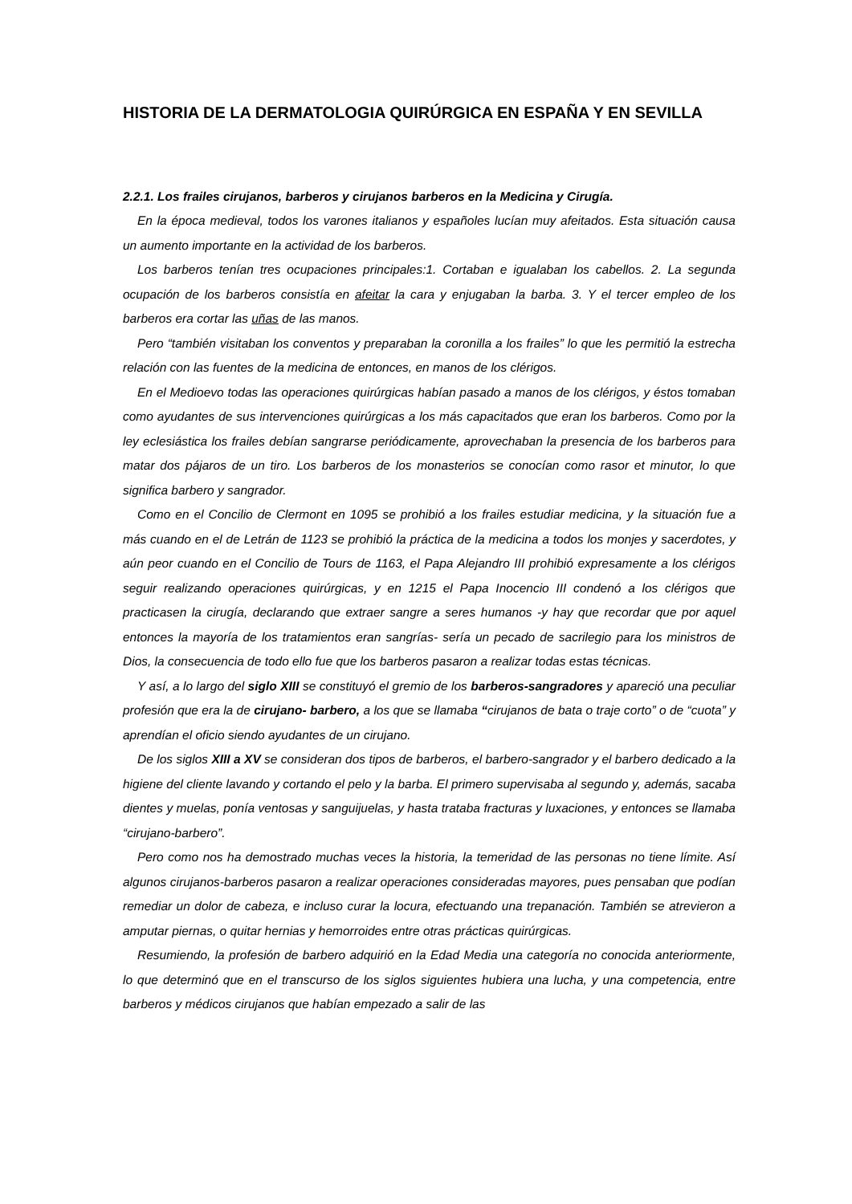HISTORIA DE LA DERMATOLOGIA QUIRÚRGICA EN ESPAÑA Y EN SEVILLA
2.2.1. Los frailes cirujanos, barberos y cirujanos barberos en la Medicina y Cirugía.
En la época medieval, todos los varones italianos y españoles lucían muy afeitados. Esta situación causa un aumento importante en la actividad de los barberos.
Los barberos tenían tres ocupaciones principales:1. Cortaban e igualaban los cabellos. 2. La segunda ocupación de los barberos consistía en afeitar la cara y enjugaban la barba. 3. Y el tercer empleo de los barberos era cortar las uñas de las manos.
Pero “también visitaban los conventos y preparaban la coronilla a los frailes” lo que les permitió la estrecha relación con las fuentes de la medicina de entonces, en manos de los clérigos.
En el Medioevo todas las operaciones quirúrgicas habían pasado a manos de los clérigos, y éstos tomaban como ayudantes de sus intervenciones quirúrgicas a los más capacitados que eran los barberos. Como por la ley eclesiástica los frailes debían sangrarse periódicamente, aprovechaban la presencia de los barberos para matar dos pájaros de un tiro. Los barberos de los monasterios se conocían como rasor et minutor, lo que significa barbero y sangrador.
Como en el Concilio de Clermont en 1095 se prohibió a los frailes estudiar medicina, y la situación fue a más cuando en el de Letrán de 1123 se prohibió la práctica de la medicina a todos los monjes y sacerdotes, y aún peor cuando en el Concilio de Tours de 1163, el Papa Alejandro III prohibió expresamente a los clérigos seguir realizando operaciones quirúrgicas, y en 1215 el Papa Inocencio III condenó a los clérigos que practicasen la cirugía, declarando que extraer sangre a seres humanos -y hay que recordar que por aquel entonces la mayoría de los tratamientos eran sangrías- sería un pecado de sacrilegio para los ministros de Dios, la consecuencia de todo ello fue que los barberos pasaron a realizar todas estas técnicas.
Y así, a lo largo del siglo XIII se constituyó el gremio de los barberos-sangradores y apareció una peculiar profesión que era la de cirujano- barbero, a los que se llamaba “cirujanos de bata o traje corto” o de “cuota” y aprendían el oficio siendo ayudantes de un cirujano.
De los siglos XIII a XV se consideran dos tipos de barberos, el barbero-sangrador y el barbero dedicado a la higiene del cliente lavando y cortando el pelo y la barba. El primero supervisaba al segundo y, además, sacaba dientes y muelas, ponía ventosas y sanguijuelas, y hasta trataba fracturas y luxaciones, y entonces se llamaba “cirujano-barbero”.
Pero como nos ha demostrado muchas veces la historia, la temeridad de las personas no tiene límite. Así algunos cirujanos-barberos pasaron a realizar operaciones consideradas mayores, pues pensaban que podían remediar un dolor de cabeza, e incluso curar la locura, efectuando una trepanación. También se atrevieron a amputar piernas, o quitar hernias y hemorroides entre otras prácticas quirúrgicas.
Resumiendo, la profesión de barbero adquirió en la Edad Media una categoría no conocida anteriormente, lo que determinó que en el transcurso de los siglos siguientes hubiera una lucha, y una competencia, entre barberos y médicos cirujanos que habían empezado a salir de las